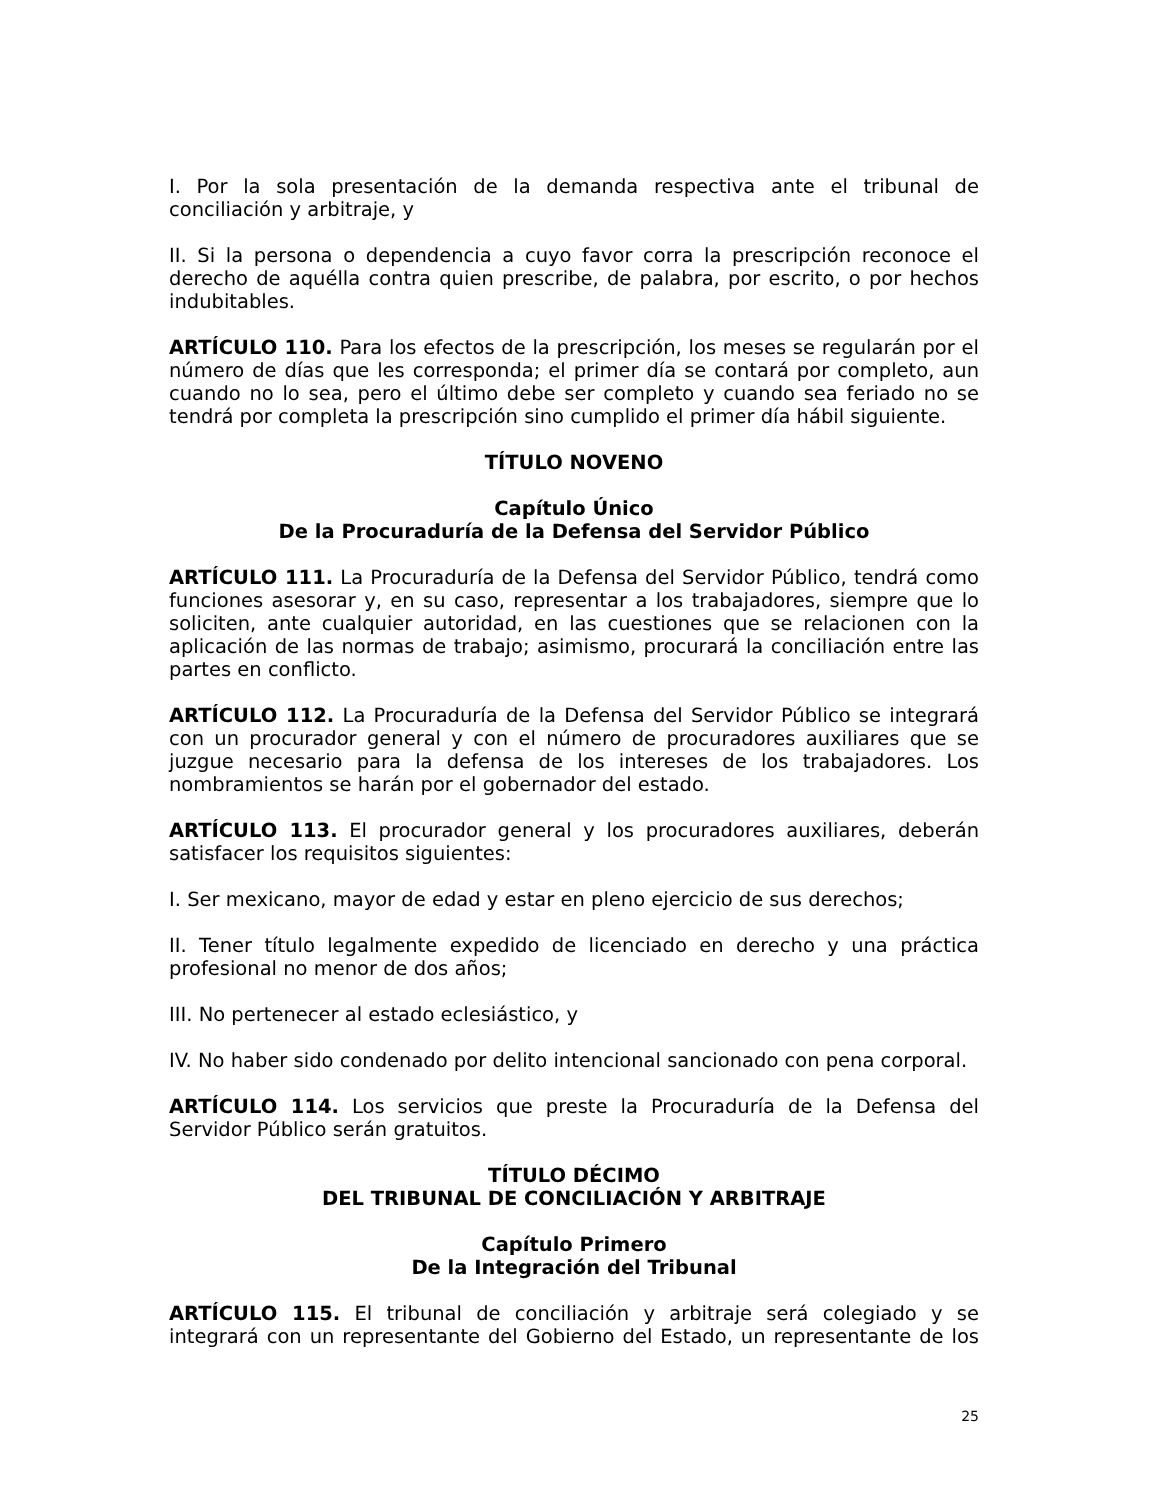I. Por la sola presentación de la demanda respectiva ante el tribunal de conciliación y arbitraje, y
II. Si la persona o dependencia a cuyo favor corra la prescripción reconoce el derecho de aquélla contra quien prescribe, de palabra, por escrito, o por hechos indubitables.
ARTÍCULO 110. Para los efectos de la prescripción, los meses se regularán por el número de días que les corresponda; el primer día se contará por completo, aun cuando no lo sea, pero el último debe ser completo y cuando sea feriado no se tendrá por completa la prescripción sino cumplido el primer día hábil siguiente.
TÍTULO NOVENO
Capítulo Único
De la Procuraduría de la Defensa del Servidor Público
ARTÍCULO 111. La Procuraduría de la Defensa del Servidor Público, tendrá como funciones asesorar y, en su caso, representar a los trabajadores, siempre que lo soliciten, ante cualquier autoridad, en las cuestiones que se relacionen con la aplicación de las normas de trabajo; asimismo, procurará la conciliación entre las partes en conflicto.
ARTÍCULO 112. La Procuraduría de la Defensa del Servidor Público se integrará con un procurador general y con el número de procuradores auxiliares que se juzgue necesario para la defensa de los intereses de los trabajadores. Los nombramientos se harán por el gobernador del estado.
ARTÍCULO 113. El procurador general y los procuradores auxiliares, deberán satisfacer los requisitos siguientes:
I. Ser mexicano, mayor de edad y estar en pleno ejercicio de sus derechos;
II. Tener título legalmente expedido de licenciado en derecho y una práctica profesional no menor de dos años;
III. No pertenecer al estado eclesiástico, y
IV. No haber sido condenado por delito intencional sancionado con pena corporal.
ARTÍCULO 114. Los servicios que preste la Procuraduría de la Defensa del Servidor Público serán gratuitos.
TÍTULO DÉCIMO
DEL TRIBUNAL DE CONCILIACIÓN Y ARBITRAJE
Capítulo Primero
De la Integración del Tribunal
ARTÍCULO 115. El tribunal de conciliación y arbitraje será colegiado y se integrará con un representante del Gobierno del Estado, un representante de los
25